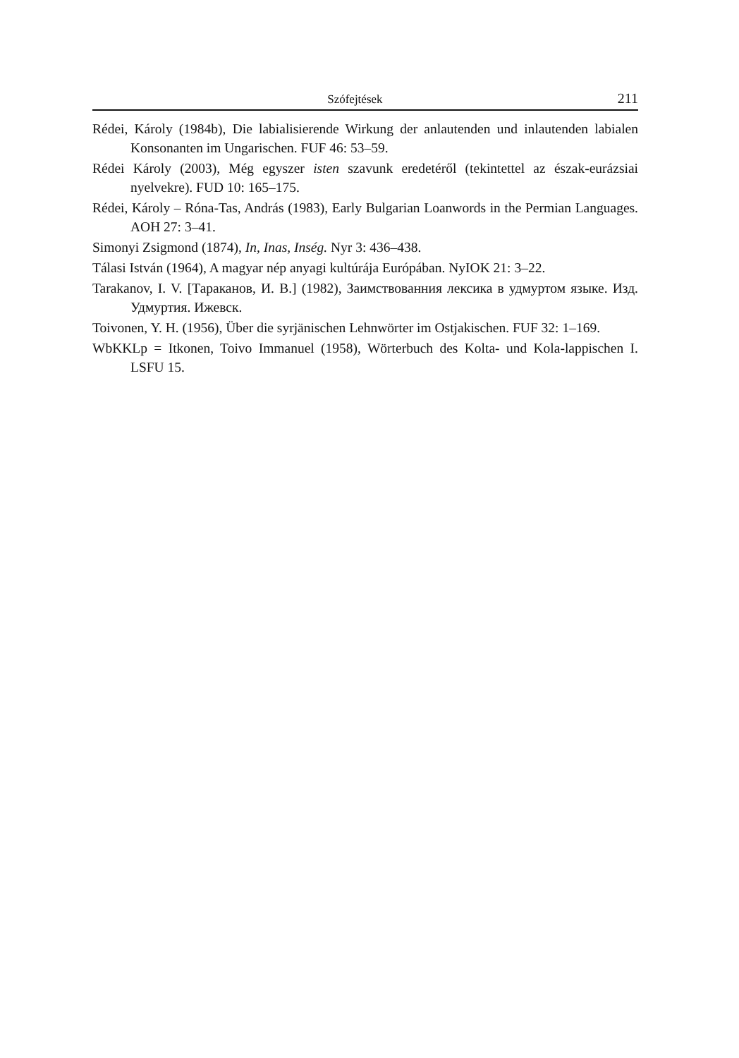Szófejtések 211
Rédei, Károly (1984b), Die labialisierende Wirkung der anlautenden und inlautenden labialen Konsonanten im Ungarischen. FUF 46: 53–59.
Rédei Károly (2003), Még egyszer isten szavunk eredetéről (tekintettel az észak-eurázsiai nyelvekre). FUD 10: 165–175.
Rédei, Károly – Róna-Tas, András (1983), Early Bulgarian Loanwords in the Permian Languages. AOH 27: 3–41.
Simonyi Zsigmond (1874), In, Inas, Inség. Nyr 3: 436–438.
Tálasi István (1964), A magyar nép anyagi kultúrája Európában. NyIOK 21: 3–22.
Tarakanov, I. V. [Тараканов, И. В.] (1982), Заимствованния лексика в удмуртом языке. Изд. Удмуртия. Ижевск.
Toivonen, Y. H. (1956), Über die syrjänischen Lehnwörter im Ostjakischen. FUF 32: 1–169.
WbKKLp = Itkonen, Toivo Immanuel (1958), Wörterbuch des Kolta- und Kola-lappischen I. LSFU 15.